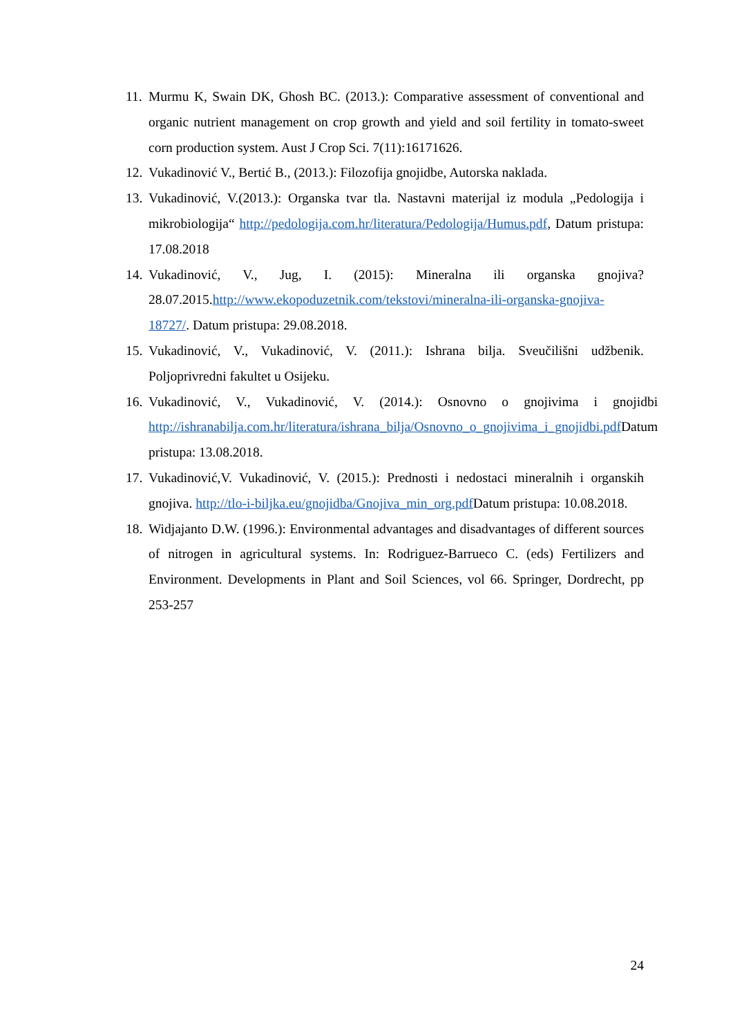11. Murmu K, Swain DK, Ghosh BC. (2013.): Comparative assessment of conventional and organic nutrient management on crop growth and yield and soil fertility in tomato-sweet corn production system. Aust J Crop Sci. 7(11):16171626.
12. Vukadinović V., Bertić B., (2013.): Filozofija gnojidbe, Autorska naklada.
13. Vukadinović, V.(2013.): Organska tvar tla. Nastavni materijal iz modula „Pedologija i mikrobiologija“ http://pedologija.com.hr/literatura/Pedologija/Humus.pdf, Datum pristupa: 17.08.2018
14. Vukadinović, V., Jug, I. (2015): Mineralna ili organska gnojiva? 28.07.2015.http://www.ekopoduzetnik.com/tekstovi/mineralna-ili-organska-gnojiva-18727/. Datum pristupa: 29.08.2018.
15. Vukadinović, V., Vukadinović, V. (2011.): Ishrana bilja. Sveučilišni udžbenik. Poljoprivredni fakultet u Osijeku.
16. Vukadinović, V., Vukadinović, V. (2014.): Osnovno o gnojivima i gnojidbi http://ishranabilja.com.hr/literatura/ishrana_bilja/Osnovno_o_gnojivima_i_gnojidbi.pdf Datum pristupa: 13.08.2018.
17. Vukadinović,V. Vukadinović, V. (2015.): Prednosti i nedostaci mineralnih i organskih gnojiva. http://tlo-i-biljka.eu/gnojidba/Gnojiva_min_org.pdf Datum pristupa: 10.08.2018.
18. Widjajanto D.W. (1996.): Environmental advantages and disadvantages of different sources of nitrogen in agricultural systems. In: Rodriguez-Barrueco C. (eds) Fertilizers and Environment. Developments in Plant and Soil Sciences, vol 66. Springer, Dordrecht, pp 253-257
24